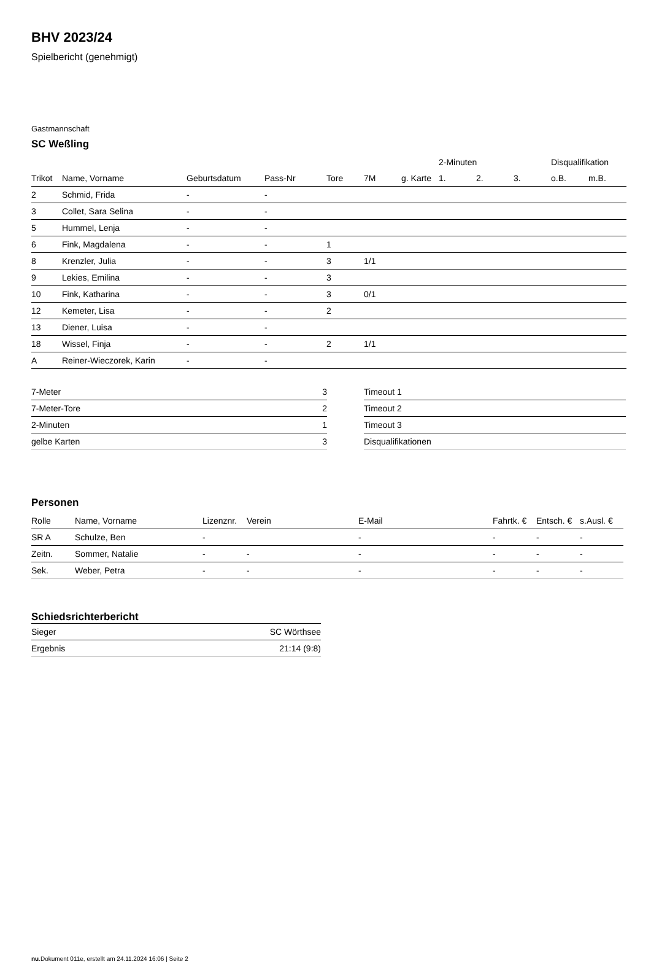BHV 2023/24
Spielbericht (genehmigt)
Gastmannschaft
SC Weßling
| | | | | | | | 2-Minuten | | | Disqualifikation | |
| --- | --- | --- | --- | --- | --- | --- | --- | --- | --- | --- | --- |
| Trikot | Name, Vorname | Geburtsdatum | Pass-Nr | Tore | 7M | g. Karte | 1. | 2. | 3. | o.B. | m.B. |
| 2 | Schmid, Frida | - | - | | | | | | | | |
| 3 | Collet, Sara Selina | - | - | | | | | | | | |
| 5 | Hummel, Lenja | - | - | | | | | | | | |
| 6 | Fink, Magdalena | - | - | 1 | | | | | | | |
| 8 | Krenzler, Julia | - | - | 3 | 1/1 | | | | | | |
| 9 | Lekies, Emilina | - | - | 3 | | | | | | | |
| 10 | Fink, Katharina | - | - | 3 | 0/1 | | | | | | |
| 12 | Kemeter, Lisa | - | - | 2 | | | | | | | |
| 13 | Diener, Luisa | - | - | | | | | | | | |
| 18 | Wissel, Finja | - | - | 2 | 1/1 | | | | | | |
| A | Reiner-Wieczorek, Karin | - | - | | | | | | | | |
| 7-Meter | 3 |
| 7-Meter-Tore | 2 |
| 2-Minuten | 1 |
| gelbe Karten | 3 |
| Timeout 1 |
| Timeout 2 |
| Timeout 3 |
| Disqualifikationen |
Personen
| Rolle | Name, Vorname | Lizenznr. | Verein | E-Mail | Fahrtk. € | Entsch. € | s.Ausl. € |
| --- | --- | --- | --- | --- | --- | --- | --- |
| SR A | Schulze, Ben | - | | - | - | - | - |
| Zeitn. | Sommer, Natalie | - | - | - | - | - | - |
| Sek. | Weber, Petra | - | - | - | - | - | - |
Schiedsrichterbericht
| Sieger | SC Wörthsee |
| Ergebnis | 21:14 (9:8) |
nu.Dokument 011e, erstellt am 24.11.2024 16:06 | Seite 2